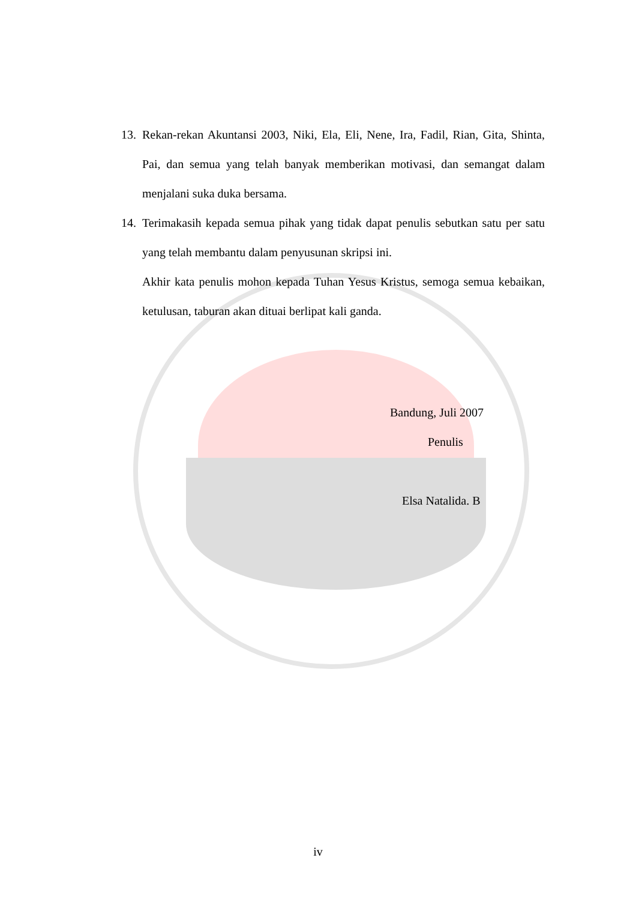13.
Rekan-rekan Akuntansi 2003, Niki, Ela, Eli, Nene, Ira, Fadil, Rian, Gita, Shinta, Pai, dan semua yang telah banyak memberikan motivasi, dan semangat dalam menjalani suka duka bersama.
14.
Terimakasih kepada semua pihak yang tidak dapat penulis sebutkan satu per satu yang telah membantu dalam penyusunan skripsi ini.
Akhir kata penulis mohon kepada Tuhan Yesus Kristus, semoga semua kebaikan, ketulusan, taburan akan dituai berlipat kali ganda.
Bandung, Juli 2007
Penulis
Elsa Natalida. B
iv